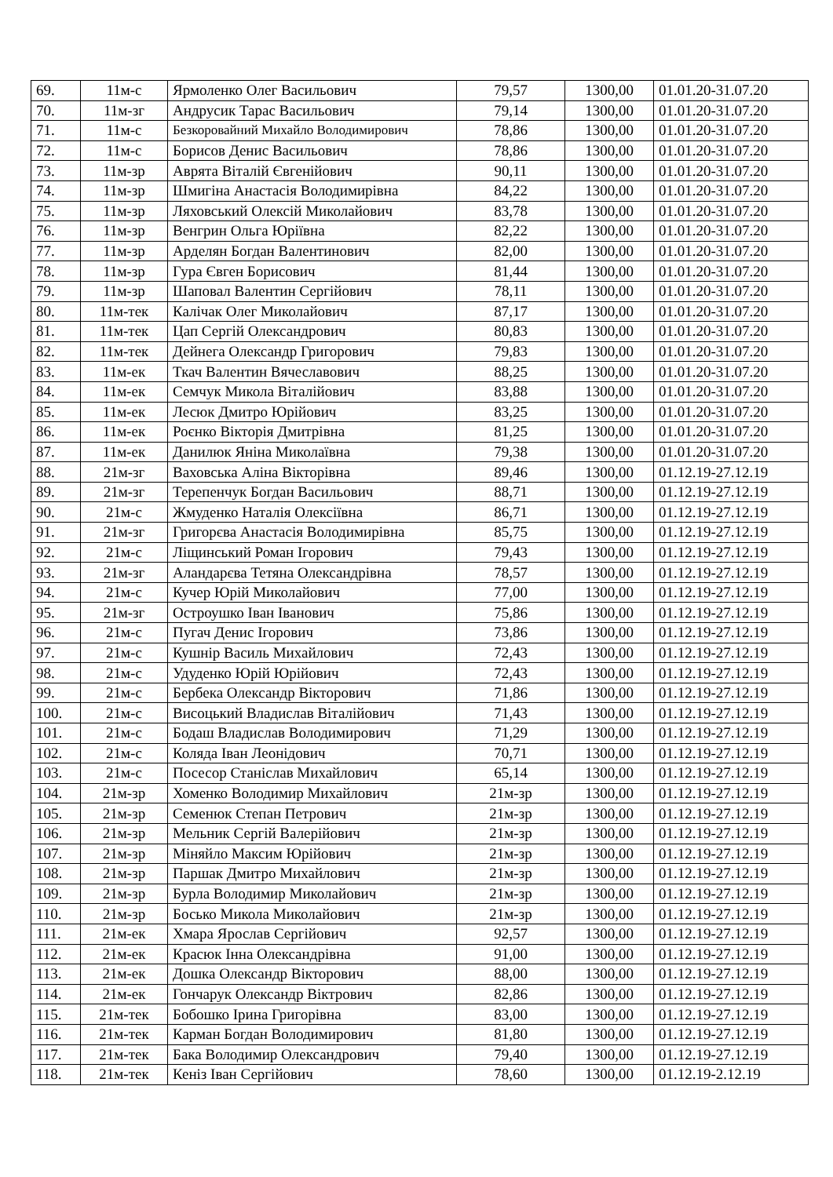| 69. | 11м-с | Ярмоленко Олег Васильович | 79,57 | 1300,00 | 01.01.20-31.07.20 |
| 70. | 11м-зг | Андрусик Тарас Васильович | 79,14 | 1300,00 | 01.01.20-31.07.20 |
| 71. | 11м-с | Безкоровайний Михайло Володимирович | 78,86 | 1300,00 | 01.01.20-31.07.20 |
| 72. | 11м-с | Борисов Денис Васильович | 78,86 | 1300,00 | 01.01.20-31.07.20 |
| 73. | 11м-зр | Аврята Віталій Євгенійович | 90,11 | 1300,00 | 01.01.20-31.07.20 |
| 74. | 11м-зр | Шмигіна Анастасія Володимирівна | 84,22 | 1300,00 | 01.01.20-31.07.20 |
| 75. | 11м-зр | Ляховський Олексій Миколайович | 83,78 | 1300,00 | 01.01.20-31.07.20 |
| 76. | 11м-зр | Венгрин Ольга Юріївна | 82,22 | 1300,00 | 01.01.20-31.07.20 |
| 77. | 11м-зр | Арделян Богдан Валентинович | 82,00 | 1300,00 | 01.01.20-31.07.20 |
| 78. | 11м-зр | Гура Євген Борисович | 81,44 | 1300,00 | 01.01.20-31.07.20 |
| 79. | 11м-зр | Шаповал Валентин Сергійович | 78,11 | 1300,00 | 01.01.20-31.07.20 |
| 80. | 11м-тек | Калічак Олег Миколайович | 87,17 | 1300,00 | 01.01.20-31.07.20 |
| 81. | 11м-тек | Цап Сергій Олександрович | 80,83 | 1300,00 | 01.01.20-31.07.20 |
| 82. | 11м-тек | Дейнега Олександр Григорович | 79,83 | 1300,00 | 01.01.20-31.07.20 |
| 83. | 11м-ек | Ткач Валентин Вячеславович | 88,25 | 1300,00 | 01.01.20-31.07.20 |
| 84. | 11м-ек | Семчук Микола Віталійович | 83,88 | 1300,00 | 01.01.20-31.07.20 |
| 85. | 11м-ек | Лесюк Дмитро Юрійович | 83,25 | 1300,00 | 01.01.20-31.07.20 |
| 86. | 11м-ек | Роєнко Вікторія Дмитрівна | 81,25 | 1300,00 | 01.01.20-31.07.20 |
| 87. | 11м-ек | Данилюк Яніна Миколаївна | 79,38 | 1300,00 | 01.01.20-31.07.20 |
| 88. | 21м-зг | Ваховська Аліна Вікторівна | 89,46 | 1300,00 | 01.12.19-27.12.19 |
| 89. | 21м-зг | Терепенчук Богдан Васильович | 88,71 | 1300,00 | 01.12.19-27.12.19 |
| 90. | 21м-с | Жмуденко Наталія Олексіївна | 86,71 | 1300,00 | 01.12.19-27.12.19 |
| 91. | 21м-зг | Григорєва Анастасія Володимирівна | 85,75 | 1300,00 | 01.12.19-27.12.19 |
| 92. | 21м-с | Ліщинський Роман Ігорович | 79,43 | 1300,00 | 01.12.19-27.12.19 |
| 93. | 21м-зг | Аландарєва Тетяна Олександрівна | 78,57 | 1300,00 | 01.12.19-27.12.19 |
| 94. | 21м-с | Кучер Юрій Миколайович | 77,00 | 1300,00 | 01.12.19-27.12.19 |
| 95. | 21м-зг | Остроушко Іван Іванович | 75,86 | 1300,00 | 01.12.19-27.12.19 |
| 96. | 21м-с | Пугач Денис Ігорович | 73,86 | 1300,00 | 01.12.19-27.12.19 |
| 97. | 21м-с | Кушнір Василь Михайлович | 72,43 | 1300,00 | 01.12.19-27.12.19 |
| 98. | 21м-с | Удуденко Юрій Юрійович | 72,43 | 1300,00 | 01.12.19-27.12.19 |
| 99. | 21м-с | Бербека Олександр Вікторович | 71,86 | 1300,00 | 01.12.19-27.12.19 |
| 100. | 21м-с | Висоцький Владислав Віталійович | 71,43 | 1300,00 | 01.12.19-27.12.19 |
| 101. | 21м-с | Бодаш Владислав Володимирович | 71,29 | 1300,00 | 01.12.19-27.12.19 |
| 102. | 21м-с | Коляда Іван Леонідович | 70,71 | 1300,00 | 01.12.19-27.12.19 |
| 103. | 21м-с | Посесор Станіслав Михайлович | 65,14 | 1300,00 | 01.12.19-27.12.19 |
| 104. | 21м-зр | Хоменко Володимир Михайлович | 21м-зр | 1300,00 | 01.12.19-27.12.19 |
| 105. | 21м-зр | Семенюк Степан Петрович | 21м-зр | 1300,00 | 01.12.19-27.12.19 |
| 106. | 21м-зр | Мельник Сергій Валерійович | 21м-зр | 1300,00 | 01.12.19-27.12.19 |
| 107. | 21м-зр | Міняйло Максим Юрійович | 21м-зр | 1300,00 | 01.12.19-27.12.19 |
| 108. | 21м-зр | Паршак Дмитро Михайлович | 21м-зр | 1300,00 | 01.12.19-27.12.19 |
| 109. | 21м-зр | Бурла Володимир Миколайович | 21м-зр | 1300,00 | 01.12.19-27.12.19 |
| 110. | 21м-зр | Босько Микола Миколайович | 21м-зр | 1300,00 | 01.12.19-27.12.19 |
| 111. | 21м-ек | Хмара Ярослав Сергійович | 92,57 | 1300,00 | 01.12.19-27.12.19 |
| 112. | 21м-ек | Красюк Інна Олександрівна | 91,00 | 1300,00 | 01.12.19-27.12.19 |
| 113. | 21м-ек | Дошка Олександр Вікторович | 88,00 | 1300,00 | 01.12.19-27.12.19 |
| 114. | 21м-ек | Гончарук Олександр Віктрович | 82,86 | 1300,00 | 01.12.19-27.12.19 |
| 115. | 21м-тек | Бобошко Ірина Григорівна | 83,00 | 1300,00 | 01.12.19-27.12.19 |
| 116. | 21м-тек | Карман Богдан Володимирович | 81,80 | 1300,00 | 01.12.19-27.12.19 |
| 117. | 21м-тек | Бака Володимир Олександрович | 79,40 | 1300,00 | 01.12.19-27.12.19 |
| 118. | 21м-тек | Кеніз Іван Сергійович | 78,60 | 1300,00 | 01.12.19-2.12.19 |